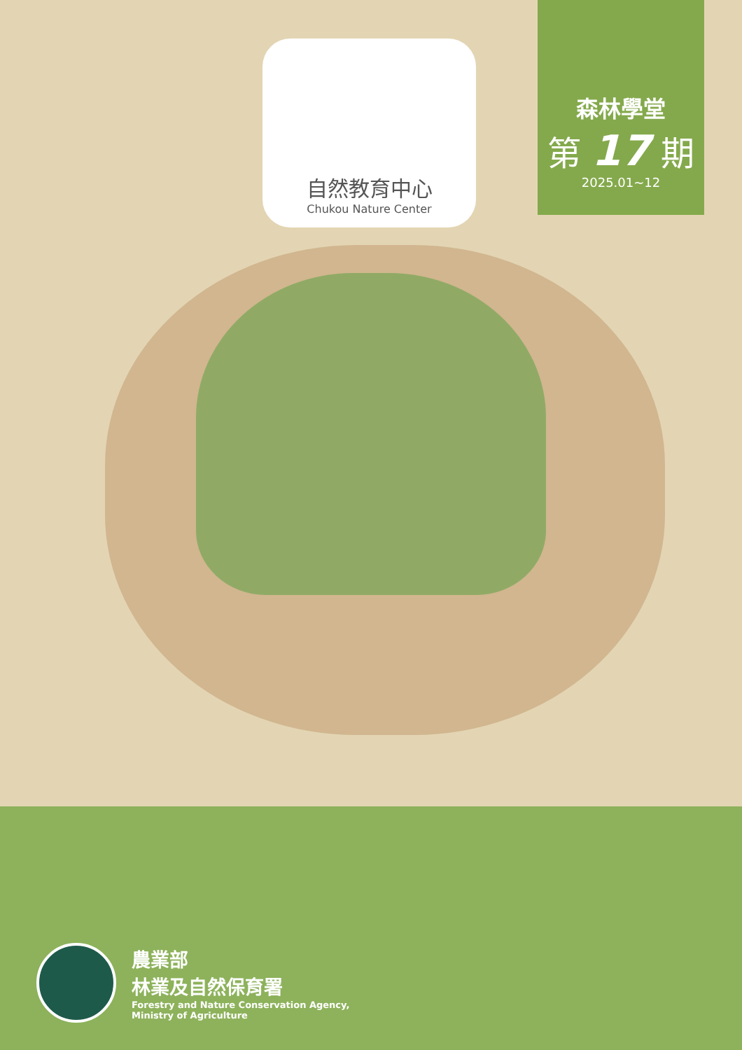自然教育中心
Chukou Nature Center
森林學堂
第 17 期
2025.01~12
農業部
林業及自然保育署
Forestry and Nature Conservation Agency,
Ministry of Agriculture